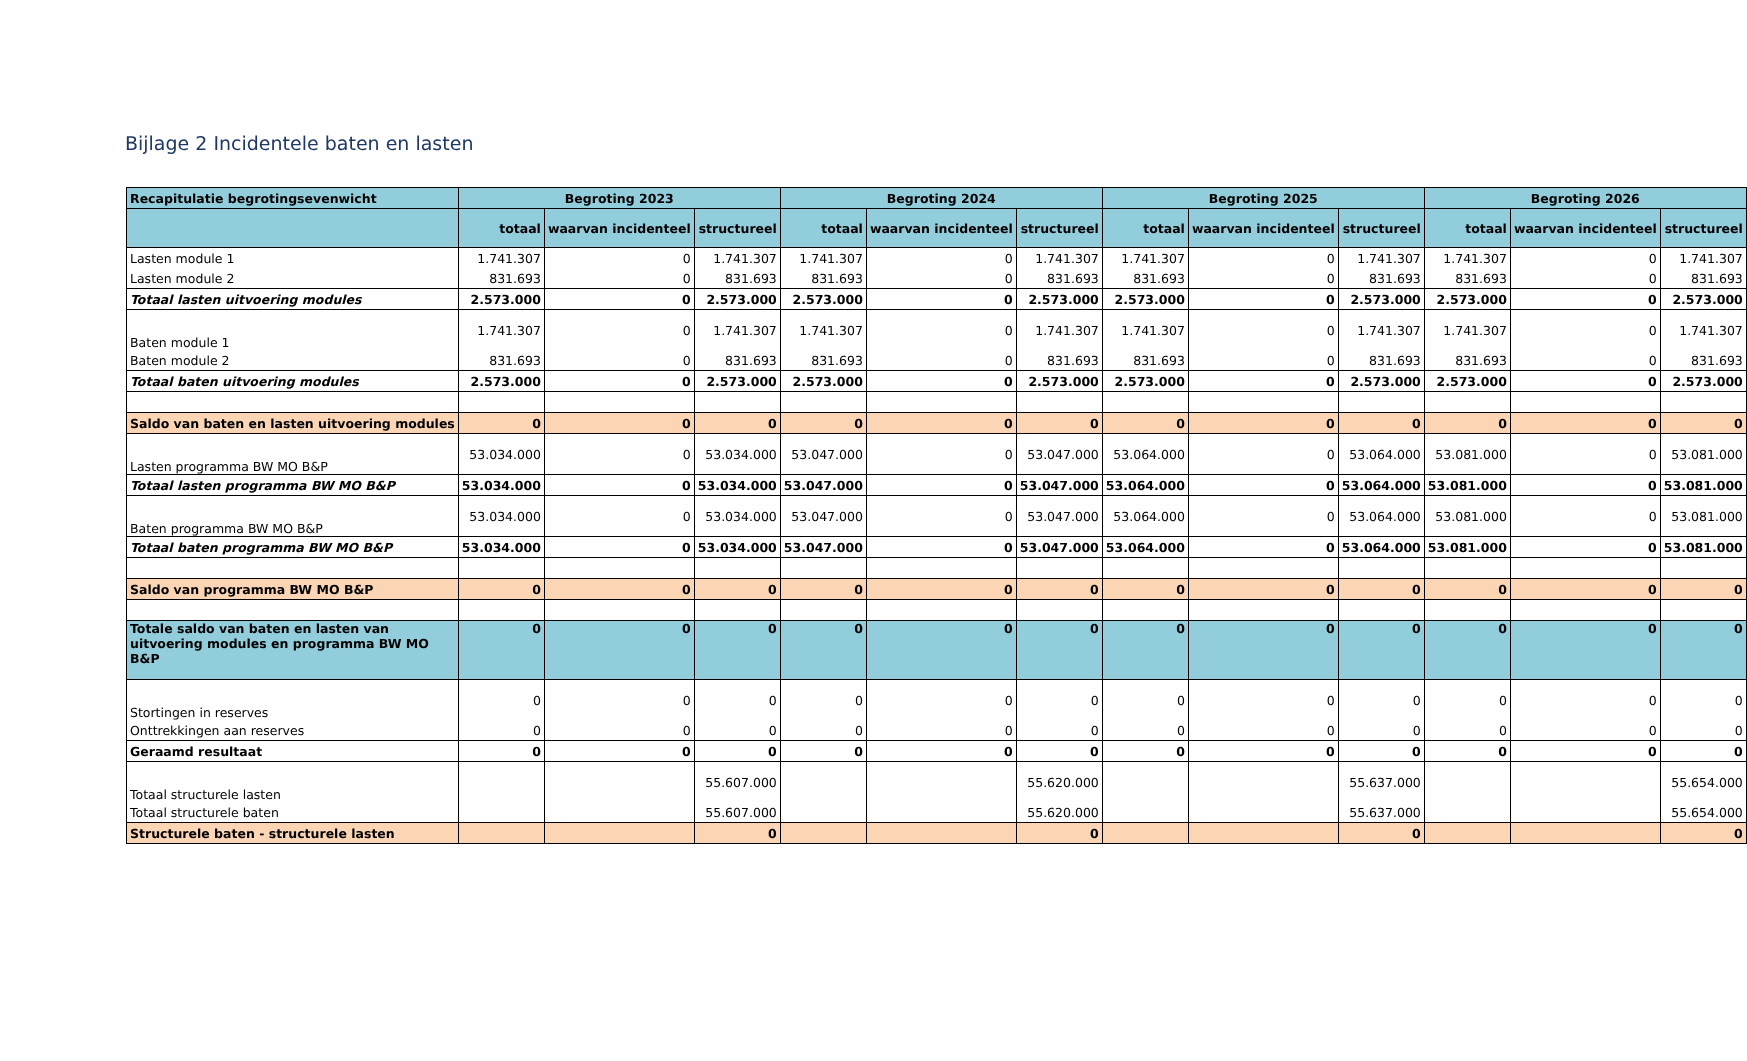Bijlage 2 Incidentele baten en lasten
| Recapitulatie begrotingsevenwicht | Begroting 2023 | | | Begroting 2024 | | | Begroting 2025 | | | Begroting 2026 | | |
| --- | --- | --- | --- | --- | --- | --- | --- | --- | --- | --- | --- | --- |
| | totaal | waarvan incidenteel | structureel | totaal | waarvan incidenteel | structureel | totaal | waarvan incidenteel | structureel | totaal | waarvan incidenteel | structureel |
| Lasten module 1 | 1.741.307 | 0 | 1.741.307 | 1.741.307 | 0 | 1.741.307 | 1.741.307 | 0 | 1.741.307 | 1.741.307 | 0 | 1.741.307 |
| Lasten module 2 | 831.693 | 0 | 831.693 | 831.693 | 0 | 831.693 | 831.693 | 0 | 831.693 | 831.693 | 0 | 831.693 |
| Totaal lasten uitvoering modules | 2.573.000 | 0 | 2.573.000 | 2.573.000 | 0 | 2.573.000 | 2.573.000 | 0 | 2.573.000 | 2.573.000 | 0 | 2.573.000 |
| Baten module 1 | 1.741.307 | 0 | 1.741.307 | 1.741.307 | 0 | 1.741.307 | 1.741.307 | 0 | 1.741.307 | 1.741.307 | 0 | 1.741.307 |
| Baten module 2 | 831.693 | 0 | 831.693 | 831.693 | 0 | 831.693 | 831.693 | 0 | 831.693 | 831.693 | 0 | 831.693 |
| Totaal baten uitvoering modules | 2.573.000 | 0 | 2.573.000 | 2.573.000 | 0 | 2.573.000 | 2.573.000 | 0 | 2.573.000 | 2.573.000 | 0 | 2.573.000 |
| Saldo van baten en lasten uitvoering modules | 0 | 0 | 0 | 0 | 0 | 0 | 0 | 0 | 0 | 0 | 0 | 0 |
| Lasten programma BW MO B&P | 53.034.000 | 0 | 53.034.000 | 53.047.000 | 0 | 53.047.000 | 53.064.000 | 0 | 53.064.000 | 53.081.000 | 0 | 53.081.000 |
| Totaal lasten programma BW MO B&P | 53.034.000 | 0 | 53.034.000 | 53.047.000 | 0 | 53.047.000 | 53.064.000 | 0 | 53.064.000 | 53.081.000 | 0 | 53.081.000 |
| Baten programma BW MO B&P | 53.034.000 | 0 | 53.034.000 | 53.047.000 | 0 | 53.047.000 | 53.064.000 | 0 | 53.064.000 | 53.081.000 | 0 | 53.081.000 |
| Totaal baten programma BW MO B&P | 53.034.000 | 0 | 53.034.000 | 53.047.000 | 0 | 53.047.000 | 53.064.000 | 0 | 53.064.000 | 53.081.000 | 0 | 53.081.000 |
| Saldo van programma BW MO B&P | 0 | 0 | 0 | 0 | 0 | 0 | 0 | 0 | 0 | 0 | 0 | 0 |
| Totale saldo van baten en lasten van uitvoering modules en programma BW MO B&P | 0 | 0 | 0 | 0 | 0 | 0 | 0 | 0 | 0 | 0 | 0 | 0 |
| Stortingen in reserves | 0 | 0 | 0 | 0 | 0 | 0 | 0 | 0 | 0 | 0 | 0 | 0 |
| Onttrekkingen aan reserves | 0 | 0 | 0 | 0 | 0 | 0 | 0 | 0 | 0 | 0 | 0 | 0 |
| Geraamd resultaat | 0 | 0 | 0 | 0 | 0 | 0 | 0 | 0 | 0 | 0 | 0 | 0 |
| Totaal structurele lasten | | | 55.607.000 | | | 55.620.000 | | | 55.637.000 | | | 55.654.000 |
| Totaal structurele baten | | | 55.607.000 | | | 55.620.000 | | | 55.637.000 | | | 55.654.000 |
| Structurele baten - structurele lasten | | | 0 | | | 0 | | | 0 | | | 0 |